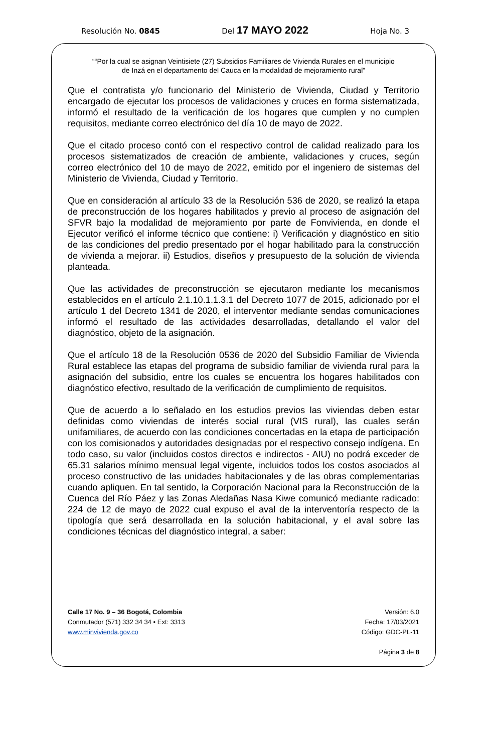Resolución No. 0845 Del 17 MAYO 2022 Hoja No. 3
““Por la cual se asignan Veintisiete (27) Subsidios Familiares de Vivienda Rurales en el municipio
de Inzá en el departamento del Cauca en la modalidad de mejoramiento rural”
Que el contratista y/o funcionario del Ministerio de Vivienda, Ciudad y Territorio encargado de ejecutar los procesos de validaciones y cruces en forma sistematizada, informó el resultado de la verificación de los hogares que cumplen y no cumplen requisitos, mediante correo electrónico del día 10 de mayo de 2022.
Que el citado proceso contó con el respectivo control de calidad realizado para los procesos sistematizados de creación de ambiente, validaciones y cruces, según correo electrónico del 10 de mayo de 2022, emitido por el ingeniero de sistemas del Ministerio de Vivienda, Ciudad y Territorio.
Que en consideración al artículo 33 de la Resolución 536 de 2020, se realizó la etapa de preconstrucción de los hogares habilitados y previo al proceso de asignación del SFVR bajo la modalidad de mejoramiento por parte de Fonvivienda, en donde el Ejecutor verificó el informe técnico que contiene: i) Verificación y diagnóstico en sitio de las condiciones del predio presentado por el hogar habilitado para la construcción de vivienda a mejorar. ii) Estudios, diseños y presupuesto de la solución de vivienda planteada.
Que las actividades de preconstrucción se ejecutaron mediante los mecanismos establecidos en el artículo 2.1.10.1.1.3.1 del Decreto 1077 de 2015, adicionado por el artículo 1 del Decreto 1341 de 2020, el interventor mediante sendas comunicaciones informó el resultado de las actividades desarrolladas, detallando el valor del diagnóstico, objeto de la asignación.
Que el artículo 18 de la Resolución 0536 de 2020 del Subsidio Familiar de Vivienda Rural establece las etapas del programa de subsidio familiar de vivienda rural para la asignación del subsidio, entre los cuales se encuentra los hogares habilitados con diagnóstico efectivo, resultado de la verificación de cumplimiento de requisitos.
Que de acuerdo a lo señalado en los estudios previos las viviendas deben estar definidas como viviendas de interés social rural (VIS rural), las cuales serán unifamiliares, de acuerdo con las condiciones concertadas en la etapa de participación con los comisionados y autoridades designadas por el respectivo consejo indígena. En todo caso, su valor (incluidos costos directos e indirectos - AIU) no podrá exceder de 65.31 salarios mínimo mensual legal vigente, incluidos todos los costos asociados al proceso constructivo de las unidades habitacionales y de las obras complementarias cuando apliquen. En tal sentido, la Corporación Nacional para la Reconstrucción de la Cuenca del Río Páez y las Zonas Aledañas Nasa Kiwe comunicó mediante radicado: 224 de 12 de mayo de 2022 cual expuso el aval de la interventoría respecto de la tipología que será desarrollada en la solución habitacional, y el aval sobre las condiciones técnicas del diagnóstico integral, a saber:
Calle 17 No. 9 – 36 Bogotá, Colombia
Conmutador (571) 332 34 34 • Ext: 3313
www.minvivienda.gov.co
Versión: 6.0
Fecha: 17/03/2021
Código: GDC-PL-11
Página 3 de 8